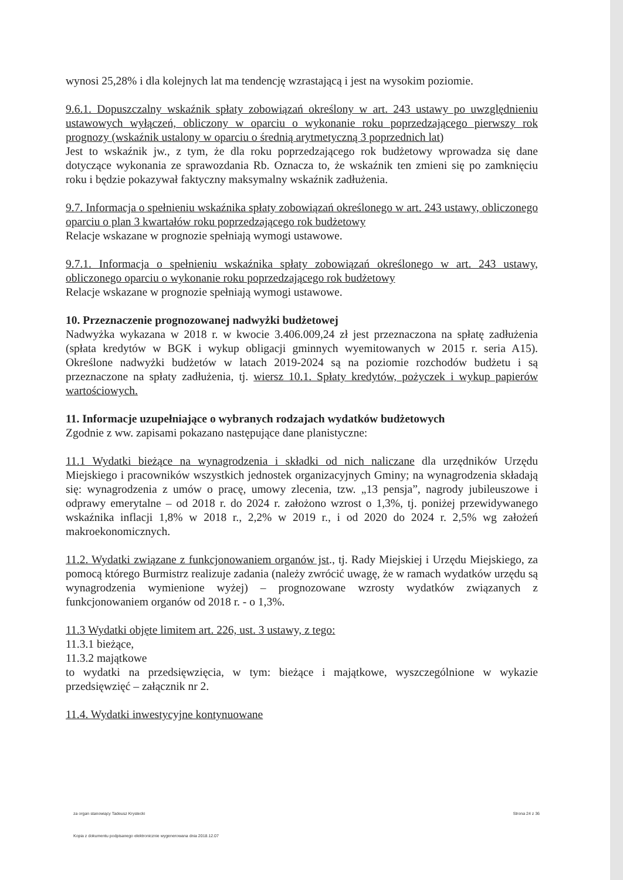wynosi 25,28% i dla kolejnych lat ma tendencję wzrastającą i jest na wysokim poziomie.
9.6.1. Dopuszczalny wskaźnik spłaty zobowiązań określony w art. 243 ustawy po uwzględnieniu ustawowych wyłączeń, obliczony w oparciu o wykonanie roku poprzedzającego pierwszy rok prognozy (wskaźnik ustalony w oparciu o średnią arytmetyczną 3 poprzednich lat)
Jest to wskaźnik jw., z tym, że dla roku poprzedzającego rok budżetowy wprowadza się dane dotyczące wykonania ze sprawozdania Rb. Oznacza to, że wskaźnik ten zmieni się po zamknięciu roku i będzie pokazywał faktyczny maksymalny wskaźnik zadłużenia.
9.7. Informacja o spełnieniu wskaźnika spłaty zobowiązań określonego w art. 243 ustawy, obliczonego oparciu o plan 3 kwartałów roku poprzedzającego rok budżetowy
Relacje wskazane w prognozie spełniają wymogi ustawowe.
9.7.1. Informacja o spełnieniu wskaźnika spłaty zobowiązań określonego w art. 243 ustawy, obliczonego oparciu o wykonanie roku poprzedzającego rok budżetowy
Relacje wskazane w prognozie spełniają wymogi ustawowe.
10. Przeznaczenie prognozowanej nadwyżki budżetowej
Nadwyżka wykazana w 2018 r. w kwocie 3.406.009,24 zł jest przeznaczona na spłatę zadłużenia (spłata kredytów w BGK i wykup obligacji gminnych wyemitowanych w 2015 r. seria A15). Określone nadwyżki budżetów w latach 2019-2024 są na poziomie rozchodów budżetu i są przeznaczone na spłaty zadłużenia, tj. wiersz 10.1. Spłaty kredytów, pożyczek i wykup papierów wartościowych.
11. Informacje uzupełniające o wybranych rodzajach wydatków budżetowych
Zgodnie z ww. zapisami pokazano następujące dane planistyczne:
11.1 Wydatki bieżące na wynagrodzenia i składki od nich naliczane dla urzędników Urzędu Miejskiego i pracowników wszystkich jednostek organizacyjnych Gminy; na wynagrodzenia składają się: wynagrodzenia z umów o pracę, umowy zlecenia, tzw. „13 pensja”, nagrody jubileuszowe i odprawy emerytalne – od 2018 r. do 2024 r. założono wzrost o 1,3%, tj. poniżej przewidywanego wskaźnika inflacji 1,8% w 2018 r., 2,2% w 2019 r., i od 2020 do 2024 r. 2,5% wg założeń makroekonomicznych.
11.2. Wydatki związane z funkcjonowaniem organów jst., tj. Rady Miejskiej i Urzędu Miejskiego, za pomocą którego Burmistrz realizuje zadania (należy zwrócić uwagę, że w ramach wydatków urzędu są wynagrodzenia wymienione wyżej) – prognozowane wzrosty wydatków związanych z funkcjonowaniem organów od 2018 r. - o 1,3%.
11.3 Wydatki objęte limitem art. 226, ust. 3 ustawy, z tego:
11.3.1 bieżące,
11.3.2 majątkowe
to wydatki na przedsięwzięcia, w tym: bieżące i majątkowe, wyszczególnione w wykazie przedsięwzięć – załącznik nr 2.
11.4. Wydatki inwestycyjne kontynuowane
za organ stanowiący Tadeusz Krystecki Strona 24 z 36
Kopia z dokumentu podpisanego elektronicznie wygenerowana dnia 2018.12.07